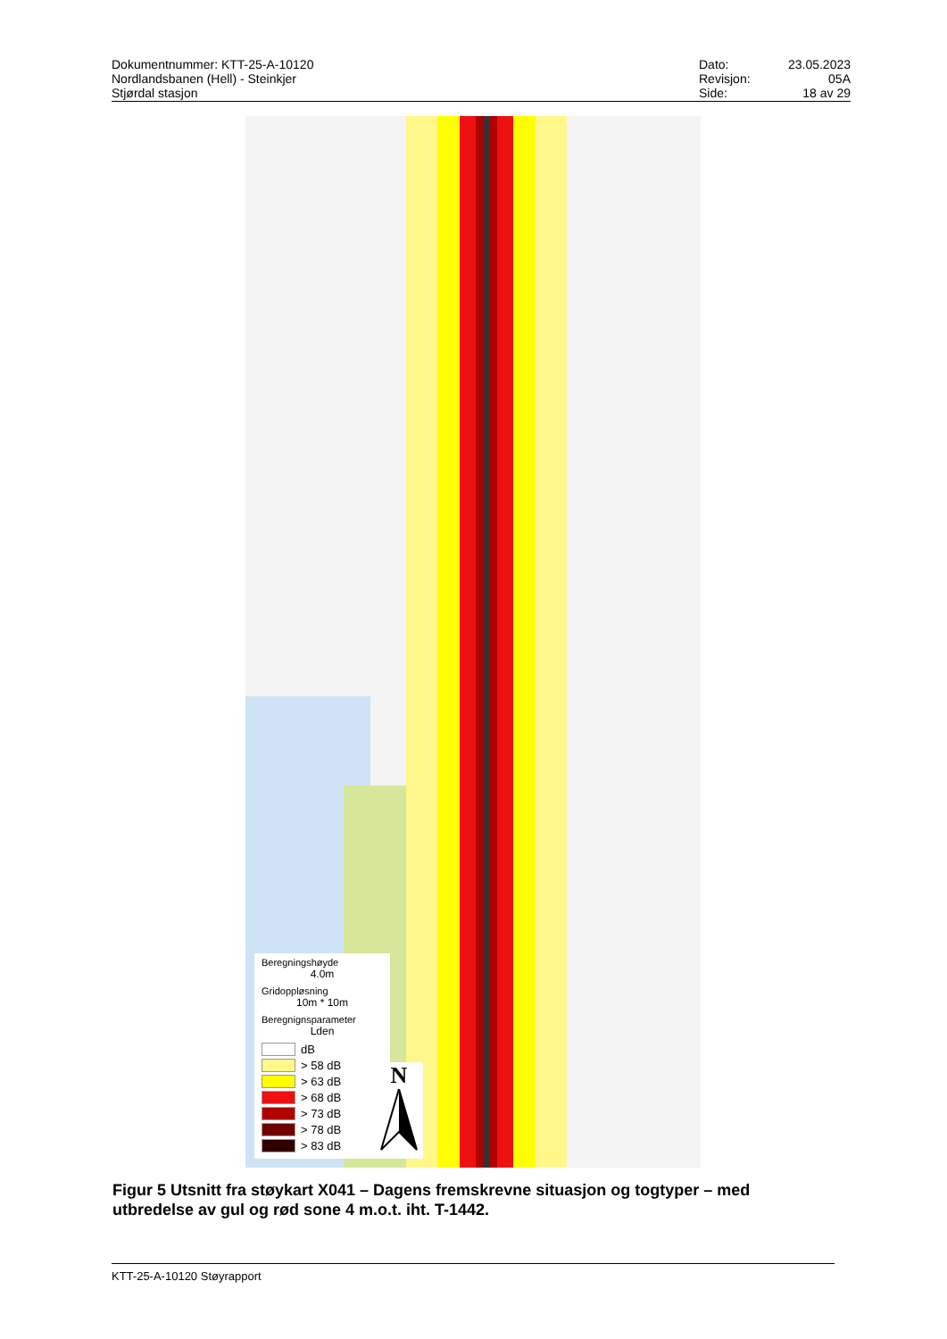Dokumentnummer: KTT-25-A-10120
Nordlandsbanen (Hell) - Steinkjer
Stjørdal stasjon
Dato: 23.05.2023 Revisjon: 05A Side: 18 av 29
Beregningshøyde
4.0m
Gridoppløsning
10m * 10m
Beregnignsparameter
Lden
dB
> 58 dB
> 63 dB
> 68 dB
> 73 dB
> 78 dB
> 83 dB
N
Figur 5 Utsnitt fra støykart X041 – Dagens fremskrevne situasjon og togtyper – med utbredelse av gul og rød sone 4 m.o.t. iht. T-1442.
KTT-25-A-10120 Støyrapport